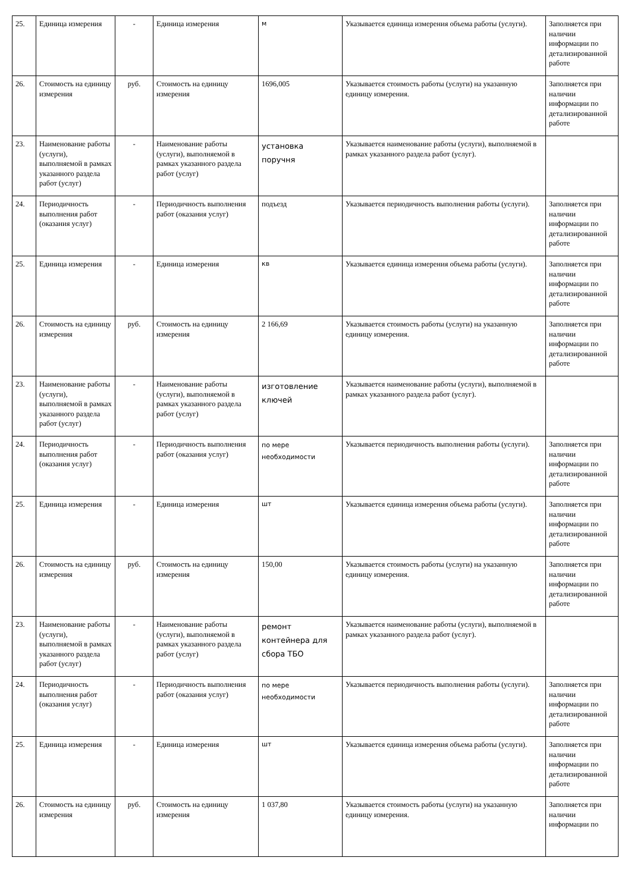| 25. | Единица измерения | - | Единица измерения | м | Указывается единица измерения объема работы (услуги). | Заполняется при наличии информации по детализированной работе |
| 26. | Стоимость на единицу измерения | руб. | Стоимость на единицу измерения | 1696,005 | Указывается стоимость работы (услуги) на указанную единицу измерения. | Заполняется при наличии информации по детализированной работе |
| 23. | Наименование работы (услуги), выполняемой в рамках указанного раздела работ (услуг) | - | Наименование работы (услуги), выполняемой в рамках указанного раздела работ (услуг) | установка поручня | Указывается наименование работы (услуги), выполняемой в рамках указанного раздела работ (услуг). | |
| 24. | Периодичность выполнения работ (оказания услуг) | - | Периодичность выполнения работ (оказания услуг) | подъезд | Указывается периодичность выполнения работы (услуги). | Заполняется при наличии информации по детализированной работе |
| 25. | Единица измерения | - | Единица измерения | кв | Указывается единица измерения объема работы (услуги). | Заполняется при наличии информации по детализированной работе |
| 26. | Стоимость на единицу измерения | руб. | Стоимость на единицу измерения | 2 166,69 | Указывается стоимость работы (услуги) на указанную единицу измерения. | Заполняется при наличии информации по детализированной работе |
| 23. | Наименование работы (услуги), выполняемой в рамках указанного раздела работ (услуг) | - | Наименование работы (услуги), выполняемой в рамках указанного раздела работ (услуг) | изготовление ключей | Указывается наименование работы (услуги), выполняемой в рамках указанного раздела работ (услуг). | |
| 24. | Периодичность выполнения работ (оказания услуг) | - | Периодичность выполнения работ (оказания услуг) | по мере необходимости | Указывается периодичность выполнения работы (услуги). | Заполняется при наличии информации по детализированной работе |
| 25. | Единица измерения | - | Единица измерения | шт | Указывается единица измерения объема работы (услуги). | Заполняется при наличии информации по детализированной работе |
| 26. | Стоимость на единицу измерения | руб. | Стоимость на единицу измерения | 150,00 | Указывается стоимость работы (услуги) на указанную единицу измерения. | Заполняется при наличии информации по детализированной работе |
| 23. | Наименование работы (услуги), выполняемой в рамках указанного раздела работ (услуг) | - | Наименование работы (услуги), выполняемой в рамках указанного раздела работ (услуг) | ремонт контейнера для сбора ТБО | Указывается наименование работы (услуги), выполняемой в рамках указанного раздела работ (услуг). | |
| 24. | Периодичность выполнения работ (оказания услуг) | - | Периодичность выполнения работ (оказания услуг) | по мере необходимости | Указывается периодичность выполнения работы (услуги). | Заполняется при наличии информации по детализированной работе |
| 25. | Единица измерения | - | Единица измерения | шт | Указывается единица измерения объема работы (услуги). | Заполняется при наличии информации по детализированной работе |
| 26. | Стоимость на единицу измерения | руб. | Стоимость на единицу измерения | 1 037,80 | Указывается стоимость работы (услуги) на указанную единицу измерения. | Заполняется при наличии информации по |